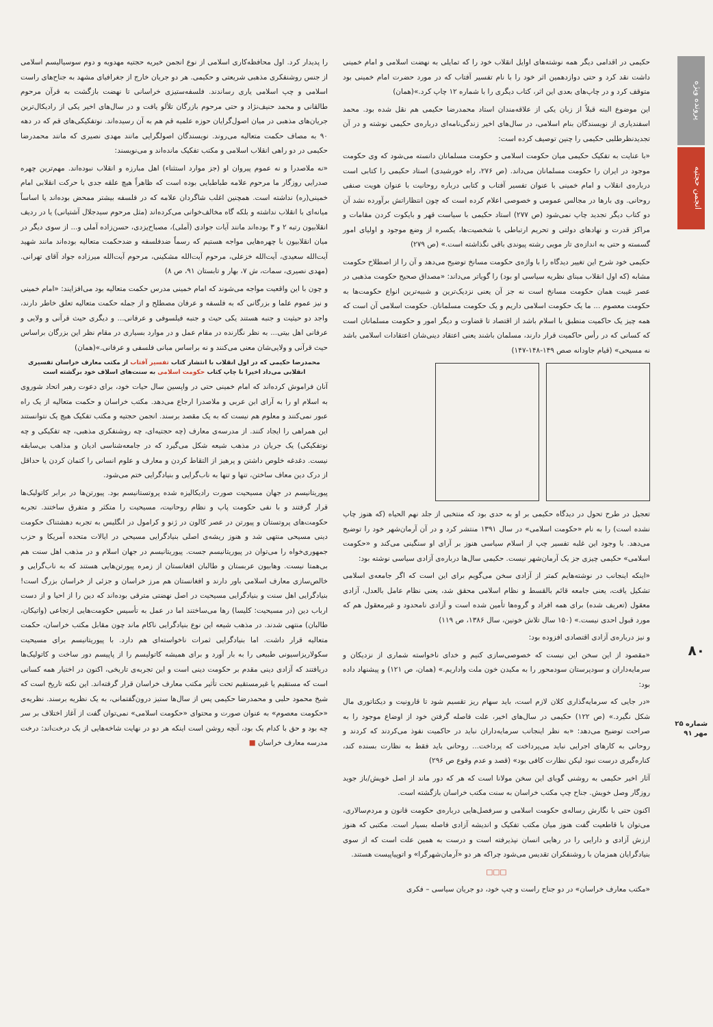پرونده ویژه
انجمن حجتیه
۸۰
شماره ۲۵
مهر ۹۱
حکیمی در اقدامی دیگر همه نوشته‌های اوایل انقلاب خود را که تمایلی به نهضت اسلامی و امام خمینی داشت نقد کرد و حتی دوازدهمین اثر خود را با نام تفسیر آفتاب که در مورد حضرت امام خمینی بود متوقف کرد و در چاپ‌های بعدی این اثر، کتاب دیگری را با شماره ۱۲ چاپ کرد.»(همان)
این موضوع البته قبلاً از زبان یکی از علاقه‌مندان استاد محمدرضا حکیمی هم نقل شده بود. محمد اسفندیاری از نویسندگان بنام اسلامی، در سال‌های اخیر زندگی‌نامه‌ای درباره‌ی حکیمی نوشته و در آن تجدیدنظرطلبی حکیمی را چنین توصیف کرده است:
«با عنایت به تفکیک حکیمی میان حکومت اسلامی و حکومت مسلمانان دانسته می‌شود که وی حکومت موجود در ایران را حکومت مسلمانان می‌داند. (ص ۲۷۶، راه خورشیدی) استاد حکیمی را کتابی است درباره‌ی انقلاب و امام خمینی با عنوان تفسیر آفتاب و کتابی درباره روحانیت با عنوان هویت صنفی روحانی. وی بارها در مجالس عمومی و خصوصی اعلام کرده است که چون انتظاراتش برآورده نشد آن دو کتاب دیگر تجدید چاپ نمی‌شود (ص ۲۷۷) استاد حکیمی با سیاست قهر و بایکوت کردن مقامات و مراکز قدرت و نهادهای دولتی و تحریم ارتباطی با شخصیت‌ها، یکسره از وضع موجود و اولیای امور گسسته و حتی به اندازه‌ی تار مویی رشته پیوندی باقی نگذاشته است.» (ص ۲۷۹)
حکیمی خود شرح این تغییر دیدگاه را با واژه‌ی حکومت مسانخ توضیح می‌دهد و آن را از اصطلاح حکومت مشابه (که اول انقلاب مبنای نظریه سیاسی او بود) را گویاتر می‌داند: «مصداق صحیح حکومت مذهبی در عصر غیبت همان حکومت مسانخ است نه جز آن یعنی نزدیک‌ترین و شبیه‌ترین انواع حکومت‌ها به حکومت معصوم ... ما یک حکومت اسلامی داریم و یک حکومت مسلمانان. حکومت اسلامی آن است که همه چیز یک حاکمیت منطبق با اسلام باشد از اقتصاد تا قضاوت و دیگر امور و حکومت مسلمانان است که کسانی که در رأس حاکمیت قرار دارند، مسلمان باشند یعنی اعتقاد دینی‌شان اعتقادات اسلامی باشد نه مسیحی» (قیام جاودانه صص ۱۴۹-۱۴۸-۱۴۷)
تعجیل در طرح تحول در دیدگاه حکیمی بر او به حدی بود که منتخبی از جلد نهم الحیاه (که هنوز چاپ نشده است) را به نام «حکومت اسلامی» در سال ۱۳۹۱ منتشر کرد و در آن آرمان‌شهر خود را توضیح می‌دهد. با وجود این غلبه تفسیر چپ از اسلام سیاسی هنوز بر آرای او سنگینی می‌کند و «حکومت اسلامی» حکیمی چیزی جز یک آرمان‌شهر نیست. حکیمی سال‌ها درباره‌ی آزادی سیاسی نوشته بود:
«اینکه اینجانب در نوشته‌هایم کمتر از آزادی سخن می‌گویم برای این است که اگر جامعه‌ی اسلامی تشکیل یافت، یعنی جامعه قائم بالقسط و نظام اسلامی محقق شد، یعنی نظام عامل بالعدل، آزادی معقول (تعریف شده) برای همه افراد و گروه‌ها تأمین شده است و آزادی نامحدود و غیرمعقول هم که مورد قبول احدی نیست.» (۱۵۰ سال تلاش خونین، سال ۱۳۸۶، ص ۱۱۹)
و نیز درباره‌ی آزادی اقتصادی افزوده بود:
«مقصود از این سخن این نیست که خصوصی‌سازی کنیم و خدای ناخواسته شماری از نزدیکان و سرمایه‌داران و سودپرستان سودمحور را به مکیدن خون ملت واداریم.» (همان، ص ۱۲۱) و پیشنهاد داده بود:
«در جایی که سرمایه‌گذاری کلان لازم است، باید سهام ریز تقسیم شود تا قارونیت و دیکتاتوری مال شکل نگیرد.» (ص ۱۲۲) حکیمی در سال‌های اخیر، علت فاصله گرفتن خود از اوضاع موجود را به صراحت توضیح می‌دهد: «به نظر اینجانب سرمایه‌داران نباید در حاکمیت نفوذ می‌کردند که کردند و روحانی به کارهای اجرایی نباید می‌پرداخت که پرداخت... روحانی باید فقط به نظارت بسنده کند، کناره‌گیری درست نبود لیکن نظارت کافی بود» (قصد و عدم وقوع ص ۲۹۶)
آثار اخیر حکیمی به روشنی گویای این سخن مولانا است که هر که دور ماند از اصل خویش/باز جوید روزگار وصل خویش. جناح چپ مکتب خراسان به سنت مکتب خراسان بازگشته است.
اکنون حتی با نگارش رساله‌ی حکومت اسلامی و سرفصل‌هایی درباره‌ی حکومت قانون و مردم‌سالاری، می‌توان با قاطعیت گفت هنوز میان مکتب تفکیک و اندیشه آزادی فاصله بسیار است. مکتبی که هنوز ارزش آزادی و دارایی را در رهایی انسان نپذیرفته است و درست به همین علت است که از سوی بنیادگرایان همزمان با روشنفکران تقدیس می‌شود چراکه هر دو «آرمان‌شهرگرا» و اتوپیاپیست هستند.
□□□
«مکتب معارف خراسان» در دو جناح راست و چپ خود، دو جریان سیاسی – فکری
را پدیدار کرد. اول محافظه‌کاری اسلامی از نوع انجمن خیریه حجتیه مهدویه و دوم سوسیالیسم اسلامی از جنس روشنفکری مذهبی شریعتی و حکیمی. هر دو جریان خارج از جغرافیای مشهد به جناح‌های راست اسلامی و چپ اسلامی یاری رساندند. فلسفه‌ستیزی خراسانی تا نهضت بازگشت به قرآن مرحوم طالقانی و محمد حنیف‌نژاد و حتی مرحوم بازرگان تلألو یافت و در سال‌های اخیر یکی از رادیکال‌ترین جریان‌های مذهبی در میان اصول‌گرایان حوزه علمیه قم هم به آن رسیده‌اند. نوتفکیکی‌های قم که در دهه ۹۰ به مصاف حکمت متعالیه می‌روند. نویسندگان اصولگرایی مانند مهدی نصیری که مانند محمدرضا حکیمی در دو راهی انقلاب اسلامی و مکتب تفکیک مانده‌اند و می‌نویسند:
«نه ملاصدرا و نه عموم پیروان او (جز موارد استثناء) اهل مبارزه و انقلاب نبوده‌اند. مهم‌ترین چهره صدرایی روزگار ما مرحوم علامه طباطبایی بوده است که ظاهراً هیچ علقه جدی با حرکت انقلابی امام خمینی(ره) نداشته است. همچنین اغلب شاگردان علامه که در فلسفه بیشتر ممحض بوده‌اند یا اساساً میانه‌ای با انقلاب نداشته و بلکه گاه مخالف‌خوانی می‌کرده‌اند (مثل مرحوم سیدجلال آشتیانی) یا در ردیف انقلابیون رتبه ۲ و ۳ بوده‌اند مانند آیات جوادی (آملی)، مصباح‌یزدی، حسن‌زاده آملی و... از سوی دیگر در میان انقلابیون با چهره‌هایی مواجه هستیم که رسماً ضدفلسفه و ضدحکمت متعالیه بوده‌اند مانند شهید آیت‌الله سعیدی، آیت‌الله خزعلی، مرحوم آیت‌الله مشکینی، مرحوم آیت‌الله میرزاده جواد آقای تهرانی. (مهدی نصیری، سمات، ش ۷، بهار و تابستان ۹۱، ص ۸)
و چون با این واقعیت مواجه می‌شوند که امام خمینی مدرس حکمت متعالیه بود می‌افزایند: «امام خمینی و نیز عموم علما و بزرگانی که به فلسفه و عرفان مصطلح و از جمله حکمت متعالیه تعلق خاطر دارند، واجد دو حیثیت و جنبه هستند یکی حیث و جنبه فیلسوفی و عرفانی... و دیگری حیث قرآنی و ولایی و عرفانی اهل بیتی... به نظر نگارنده در مقام عمل و در موارد بسیاری در مقام نظر این بزرگان براساس حیث قرآنی و ولایی‌شان معنی می‌کنند و نه براساس مبانی فلسفی و عرفانی.»(همان)
محمدرضا حکیمی که در اول انقلاب با انتشار کتاب تفسیر آفتاب از مکتب معارف خراسان تفسیری انقلابی می‌داد اخیرا با چاپ کتاب حکومت اسلامی به سنت‌های اسلاف خود برگشته است
آنان فراموش کرده‌اند که امام خمینی حتی در واپسین سال حیات خود، برای دعوت رهبر اتحاد شوروی به اسلام او را به آرای ابن عربی و ملاصدرا ارجاع می‌دهد. مکتب خراسان و حکمت متعالیه از یک راه عبور نمی‌کنند و معلوم هم نیست که به یک مقصد برسند. انجمن حجتیه و مکتب تفکیک هیچ یک نتوانستند این همراهی را ایجاد کنند. از مدرسه‌ی معارف (چه حجتیه‌ای، چه روشنفکری مذهبی، چه تفکیکی و چه نوتفکیکی) یک جریان در مذهب شیعه شکل می‌گیرد که در جامعه‌شناسی ادیان و مذاهب بی‌سابقه نیست. دغدغه خلوص داشتن و پرهیز از التقاط کردن و معارف و علوم انسانی را کتمان کردن یا حداقل از درک دین معاف ساختن، تنها و تنها به ناب‌گرایی و بنیادگرایی ختم می‌شود.
پیوریتانیسم در جهان مسیحیت صورت رادیکالیزه شده پروتستانیسم بود. پیورتن‌ها در برابر کاتولیک‌ها قرار گرفتند و با نفی حکومت پاپ و نظام روحانیت، مسیحیت را متکثر و متفرق ساختند. تجربه حکومت‌های پروتستان و پیورتن در عصر کالون در ژنو و کرامول در انگلیس به تجربه دهشتناک حکومت دینی مسیحی منتهی شد و هنوز ریشه‌ی اصلی بنیادگرایی مسیحی در ایالات متحده آمریکا و حزب جمهوری‌خواه را می‌توان در پیوریتانیسم جست. پیوریتانیسم در جهان اسلام و در مذهب اهل سنت هم بی‌همتا نیست. وهابیون عربستان و طالبان افغانستان از زمره پیورتن‌هایی هستند که به ناب‌گرایی و خالص‌سازی معارف اسلامی باور دارند و افغانستان هم مرز خراسان و جزئی از خراسان بزرگ است! بنیادگرایی اهل سنت و بنیادگرایی مسیحیت در اصل نهضتی مترقی بوده‌اند که دین را از احیا و از دست ارباب دین (در مسیحیت: کلیسا) رها می‌ساختند اما در عمل به تأسیس حکومت‌هایی ارتجاعی (واتیکان، طالبان) منتهی شدند. در مذهب شیعه این نوع بنیادگرایی ناکام ماند چون مقابل مکتب خراسان، حکمت متعالیه قرار داشت. اما بنیادگرایی ثمرات ناخواسته‌ای هم دارد. با پیوریتانیسم برای مسیحیت سکولاریزاسیونی طبیعی را به بار آورد و برای همیشه کاتولیسم را از پاپیسم دور ساخت و کاتولیک‌ها دریافتند که آزادی دینی مقدم بر حکومت دینی است و این تجربه‌ی تاریخی، اکنون در اختیار همه کسانی است که مستقیم یا غیرمستقیم تحت تأثیر مکتب معارف خراسان قرار گرفته‌اند. این نکته تاریخ است که شیخ محمود حلبی و محمدرضا حکیمی پس از سال‌ها ستیز درون‌گفتمانی، به یک نظریه برسند. نظریه‌ی «حکومت معصوم» به عنوان صورت و محتوای «حکومت اسلامی» نمی‌توان گفت از آغاز اختلاف بر سر چه بود و حق با کدام یک بود، آنچه روشن است اینکه هر دو در نهایت شاخه‌هایی از یک درخت‌اند: درخت مدرسه معارف خراسان ■